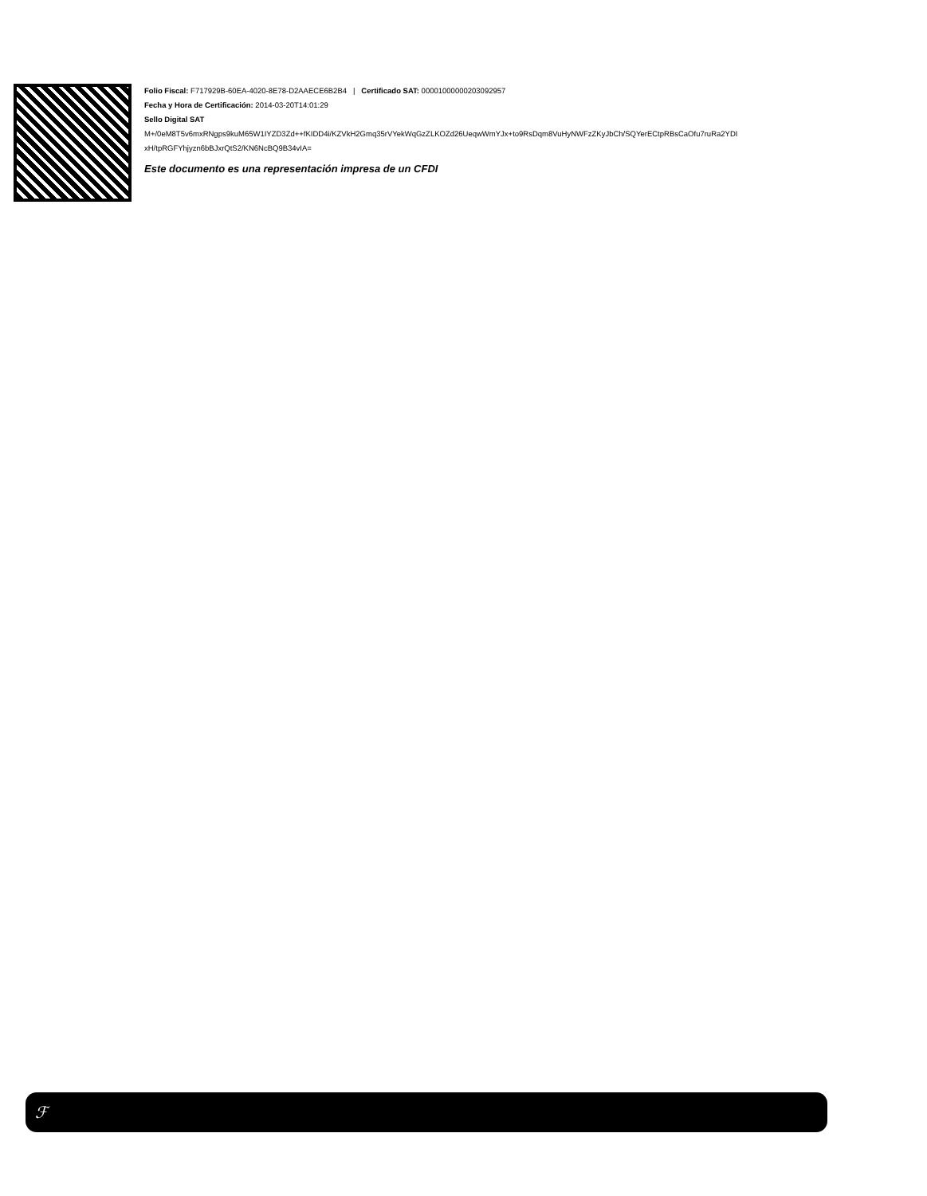Folio Fiscal: F717929B-60EA-4020-8E78-D2AAECE6B2B4 | Certificado SAT: 00001000000203092957
Fecha y Hora de Certificación: 2014-03-20T14:01:29
Sello Digital SAT
M+/0eM8T5v6mxRNgps9kuM65W1IYZD3Zd++fKIDD4i/KZVkH2Gmq35rVYekWqGzZLKOZd26UeqwWmYJx+to9RsDqm8VuHyNWFzZKyJbCh/SQYerECtpRBsCaOfu7ruRa2YDI
xH/tpRGFYhjyzn6bBJxrQtS2/KN6NcBQ9B34vIA=
Este documento es una representación impresa de un CFDI
ℱ